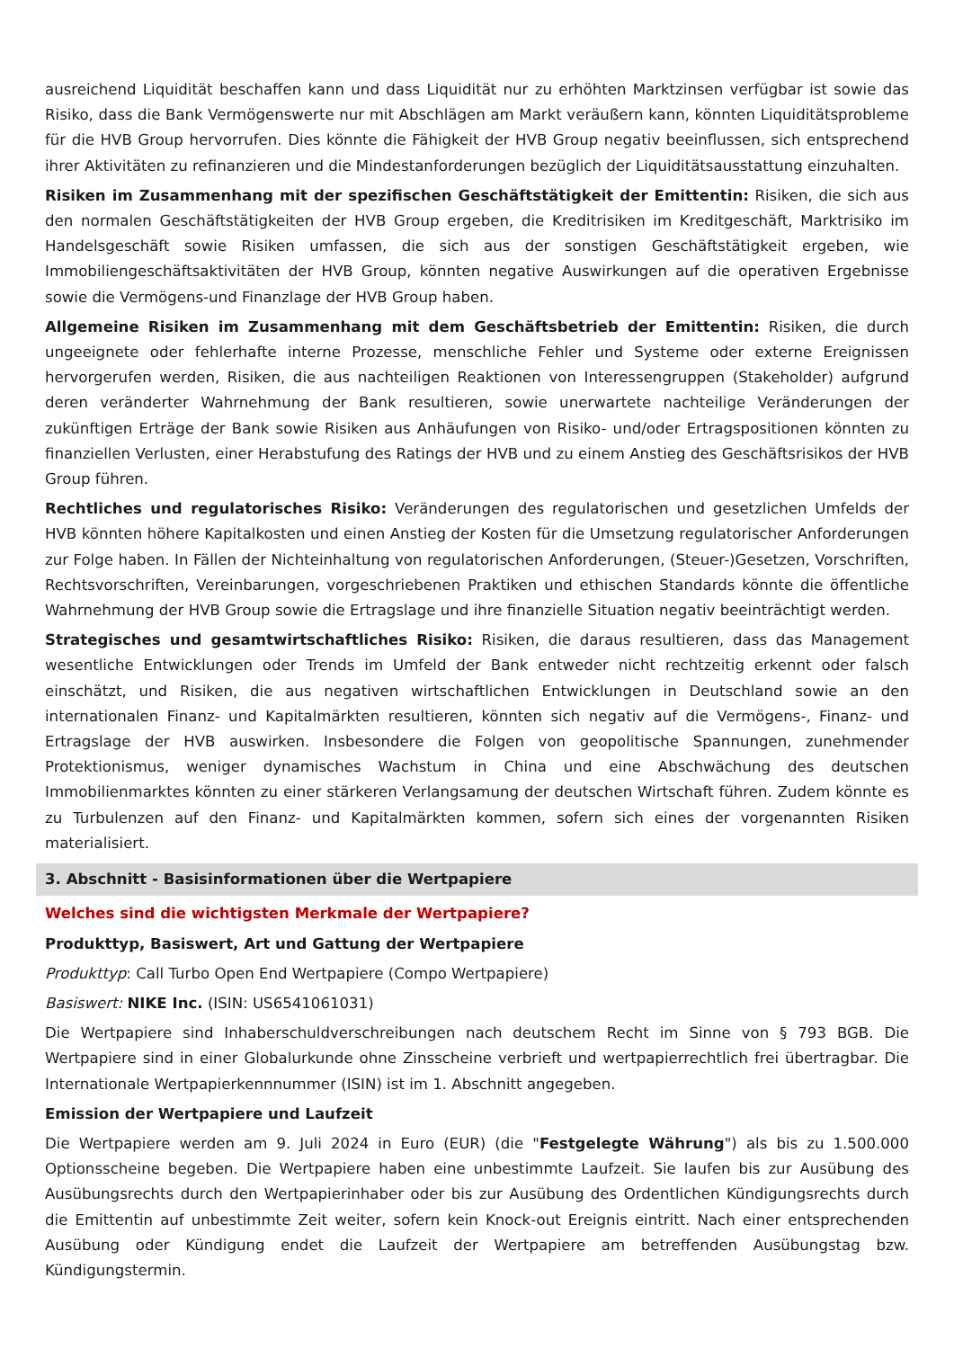ausreichend Liquidität beschaffen kann und dass Liquidität nur zu erhöhten Marktzinsen verfügbar ist sowie das Risiko, dass die Bank Vermögenswerte nur mit Abschlägen am Markt veräußern kann, könnten Liquiditätsprobleme für die HVB Group hervorrufen. Dies könnte die Fähigkeit der HVB Group negativ beeinflussen, sich entsprechend ihrer Aktivitäten zu refinanzieren und die Mindestanforderungen bezüglich der Liquiditätsausstattung einzuhalten.
Risiken im Zusammenhang mit der spezifischen Geschäftstätigkeit der Emittentin: Risiken, die sich aus den normalen Geschäftstätigkeiten der HVB Group ergeben, die Kreditrisiken im Kreditgeschäft, Marktrisiko im Handelsgeschäft sowie Risiken umfassen, die sich aus der sonstigen Geschäftstätigkeit ergeben, wie Immobiliengeschäftsaktivitäten der HVB Group, könnten negative Auswirkungen auf die operativen Ergebnisse sowie die Vermögens-und Finanzlage der HVB Group haben.
Allgemeine Risiken im Zusammenhang mit dem Geschäftsbetrieb der Emittentin: Risiken, die durch ungeeignete oder fehlerhafte interne Prozesse, menschliche Fehler und Systeme oder externe Ereignissen hervorgerufen werden, Risiken, die aus nachteiligen Reaktionen von Interessengruppen (Stakeholder) aufgrund deren veränderter Wahrnehmung der Bank resultieren, sowie unerwartete nachteilige Veränderungen der zukünftigen Erträge der Bank sowie Risiken aus Anhäufungen von Risiko- und/oder Ertragspositionen könnten zu finanziellen Verlusten, einer Herabstufung des Ratings der HVB und zu einem Anstieg des Geschäftsrisikos der HVB Group führen.
Rechtliches und regulatorisches Risiko: Veränderungen des regulatorischen und gesetzlichen Umfelds der HVB könnten höhere Kapitalkosten und einen Anstieg der Kosten für die Umsetzung regulatorischer Anforderungen zur Folge haben. In Fällen der Nichteinhaltung von regulatorischen Anforderungen, (Steuer-)Gesetzen, Vorschriften, Rechtsvorschriften, Vereinbarungen, vorgeschriebenen Praktiken und ethischen Standards könnte die öffentliche Wahrnehmung der HVB Group sowie die Ertragslage und ihre finanzielle Situation negativ beeinträchtigt werden.
Strategisches und gesamtwirtschaftliches Risiko: Risiken, die daraus resultieren, dass das Management wesentliche Entwicklungen oder Trends im Umfeld der Bank entweder nicht rechtzeitig erkennt oder falsch einschätzt, und Risiken, die aus negativen wirtschaftlichen Entwicklungen in Deutschland sowie an den internationalen Finanz- und Kapitalmärkten resultieren, könnten sich negativ auf die Vermögens-, Finanz- und Ertragslage der HVB auswirken. Insbesondere die Folgen von geopolitische Spannungen, zunehmender Protektionismus, weniger dynamisches Wachstum in China und eine Abschwächung des deutschen Immobilienmarktes könnten zu einer stärkeren Verlangsamung der deutschen Wirtschaft führen. Zudem könnte es zu Turbulenzen auf den Finanz- und Kapitalmärkten kommen, sofern sich eines der vorgenannten Risiken materialisiert.
3. Abschnitt - Basisinformationen über die Wertpapiere
Welches sind die wichtigsten Merkmale der Wertpapiere?
Produkttyp, Basiswert, Art und Gattung der Wertpapiere
Produkttyp: Call Turbo Open End Wertpapiere (Compo Wertpapiere)
Basiswert: NIKE Inc. (ISIN: US6541061031)
Die Wertpapiere sind Inhaberschuldverschreibungen nach deutschem Recht im Sinne von § 793 BGB. Die Wertpapiere sind in einer Globalurkunde ohne Zinsscheine verbrieft und wertpapierrechtlich frei übertragbar. Die Internationale Wertpapierkennnummer (ISIN) ist im 1. Abschnitt angegeben.
Emission der Wertpapiere und Laufzeit
Die Wertpapiere werden am 9. Juli 2024 in Euro (EUR) (die "Festgelegte Währung") als bis zu 1.500.000 Optionsscheine begeben. Die Wertpapiere haben eine unbestimmte Laufzeit. Sie laufen bis zur Ausübung des Ausübungsrechts durch den Wertpapierinhaber oder bis zur Ausübung des Ordentlichen Kündigungsrechts durch die Emittentin auf unbestimmte Zeit weiter, sofern kein Knock-out Ereignis eintritt. Nach einer entsprechenden Ausübung oder Kündigung endet die Laufzeit der Wertpapiere am betreffenden Ausübungstag bzw. Kündigungstermin.